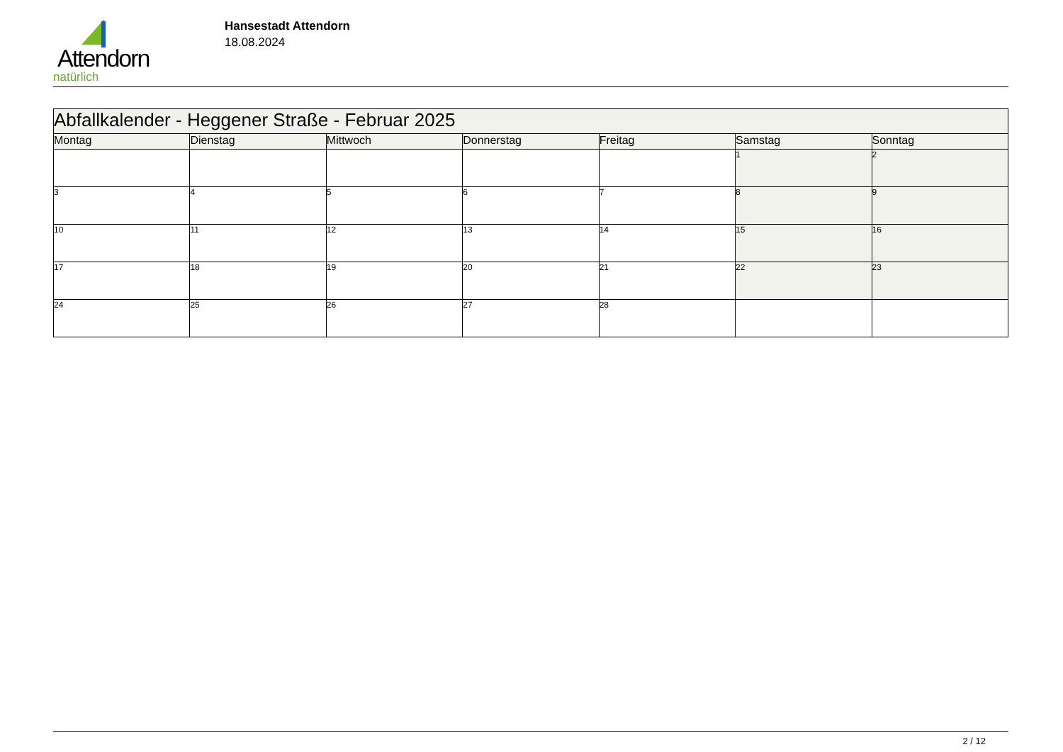Attendorn
natürlich
Hansestadt Attendorn
18.08.2024
| Abfallkalender - Heggener Straße - Februar 2025 | | | | | | |
| --- | --- | --- | --- | --- | --- | --- |
| Montag | Dienstag | Mittwoch | Donnerstag | Freitag | Samstag | Sonntag |
| | | | | | 1 | 2 |
| 3 | 4 | 5 | 6 | 7 | 8 | 9 |
| 10 | 11 | 12 | 13 | 14 | 15 | 16 |
| 17 | 18 | 19 | 20 | 21 | 22 | 23 |
| 24 | 25 | 26 | 27 | 28 | | |
2 / 12